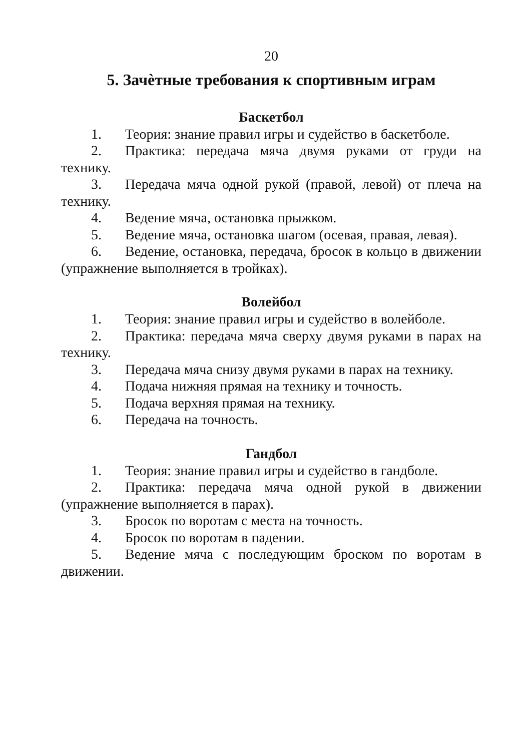20
5. Зачѐтные требования к спортивным играм
Баскетбол
1. Теория: знание правил игры и судейство в баскетболе.
2. Практика: передача мяча двумя руками от груди на технику.
3. Передача мяча одной рукой (правой, левой) от плеча на технику.
4. Ведение мяча, остановка прыжком.
5. Ведение мяча, остановка шагом (осевая, правая, левая).
6. Ведение, остановка, передача, бросок в кольцо в движении (упражнение выполняется в тройках).
Волейбол
1. Теория: знание правил игры и судейство в волейболе.
2. Практика: передача мяча сверху двумя руками в парах на технику.
3. Передача мяча снизу двумя руками в парах на технику.
4. Подача нижняя прямая на технику и точность.
5. Подача верхняя прямая на технику.
6. Передача на точность.
Гандбол
1. Теория: знание правил игры и судейство в гандболе.
2. Практика: передача мяча одной рукой в движении (упражнение выполняется в парах).
3. Бросок по воротам с места на точность.
4. Бросок по воротам в падении.
5. Ведение мяча с последующим броском по воротам в движении.